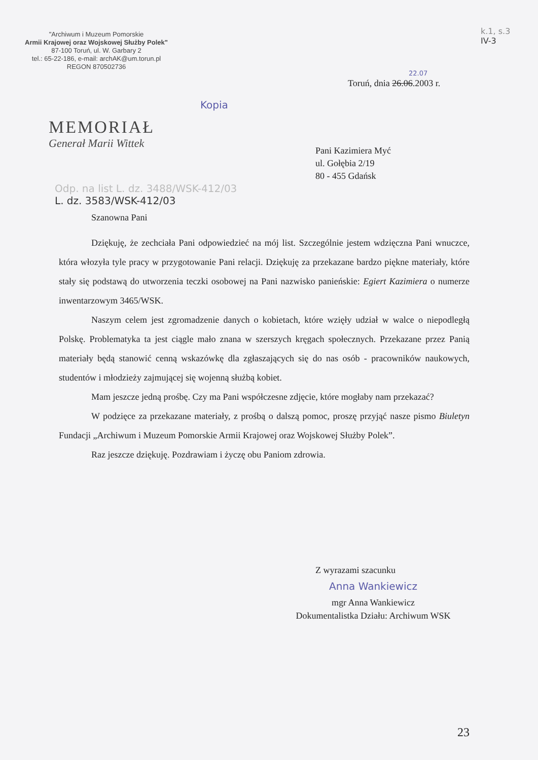"Archiwum i Muzeum Pomorskie
Armii Krajowej oraz Wojskowej Służby Polek"
87-100 Toruń, ul. W. Garbary 2
tel.: 65-22-186, e-mail: archAK@um.torun.pl
REGON 870502736
k.1, s.3
IV-3
22.07
Toruń, dnia 26.06.2003 r.
Kopia
MEMORIAŁ
Generał Marii Wittek
Pani Kazimiera Myć
ul. Gołębia 2/19
80 - 455 Gdańsk
Odp. na list L. dz. 3488/WSK-412/03
L. dz. 3583/WSK-412/03
Szanowna Pani
Dziękuję, że zechciała Pani odpowiedzieć na mój list. Szczególnie jestem wdzięczna Pani wnuczce, która włozyła tyle pracy w przygotowanie Pani relacji. Dziękuję za przekazane bardzo piękne materiały, które stały się podstawą do utworzenia teczki osobowej na Pani nazwisko panieńskie: Egiert Kazimiera o numerze inwentarzowym 3465/WSK.
Naszym celem jest zgromadzenie danych o kobietach, które wzięły udział w walce o niepodległą Polskę. Problematyka ta jest ciągle mało znana w szerszych kręgach społecznych. Przekazane przez Panią materiały będą stanowić cenną wskazówkę dla zgłaszających się do nas osób - pracowników naukowych, studentów i młodzieży zajmującej się wojenną służbą kobiet.
Mam jeszcze jedną prośbę. Czy ma Pani współczesne zdjęcie, które mogłaby nam przekazać?
W podzięce za przekazane materiały, z prośbą o dalszą pomoc, proszę przyjąć nasze pismo Biuletyn Fundacji „Archiwum i Muzeum Pomorskie Armii Krajowej oraz Wojskowej Służby Polek”.
Raz jeszcze dziękuję. Pozdrawiam i życzę obu Paniom zdrowia.
Z wyrazami szacunku
Anna Wankiewicz
mgr Anna Wankiewicz
Dokumentalistka Działu: Archiwum WSK
23